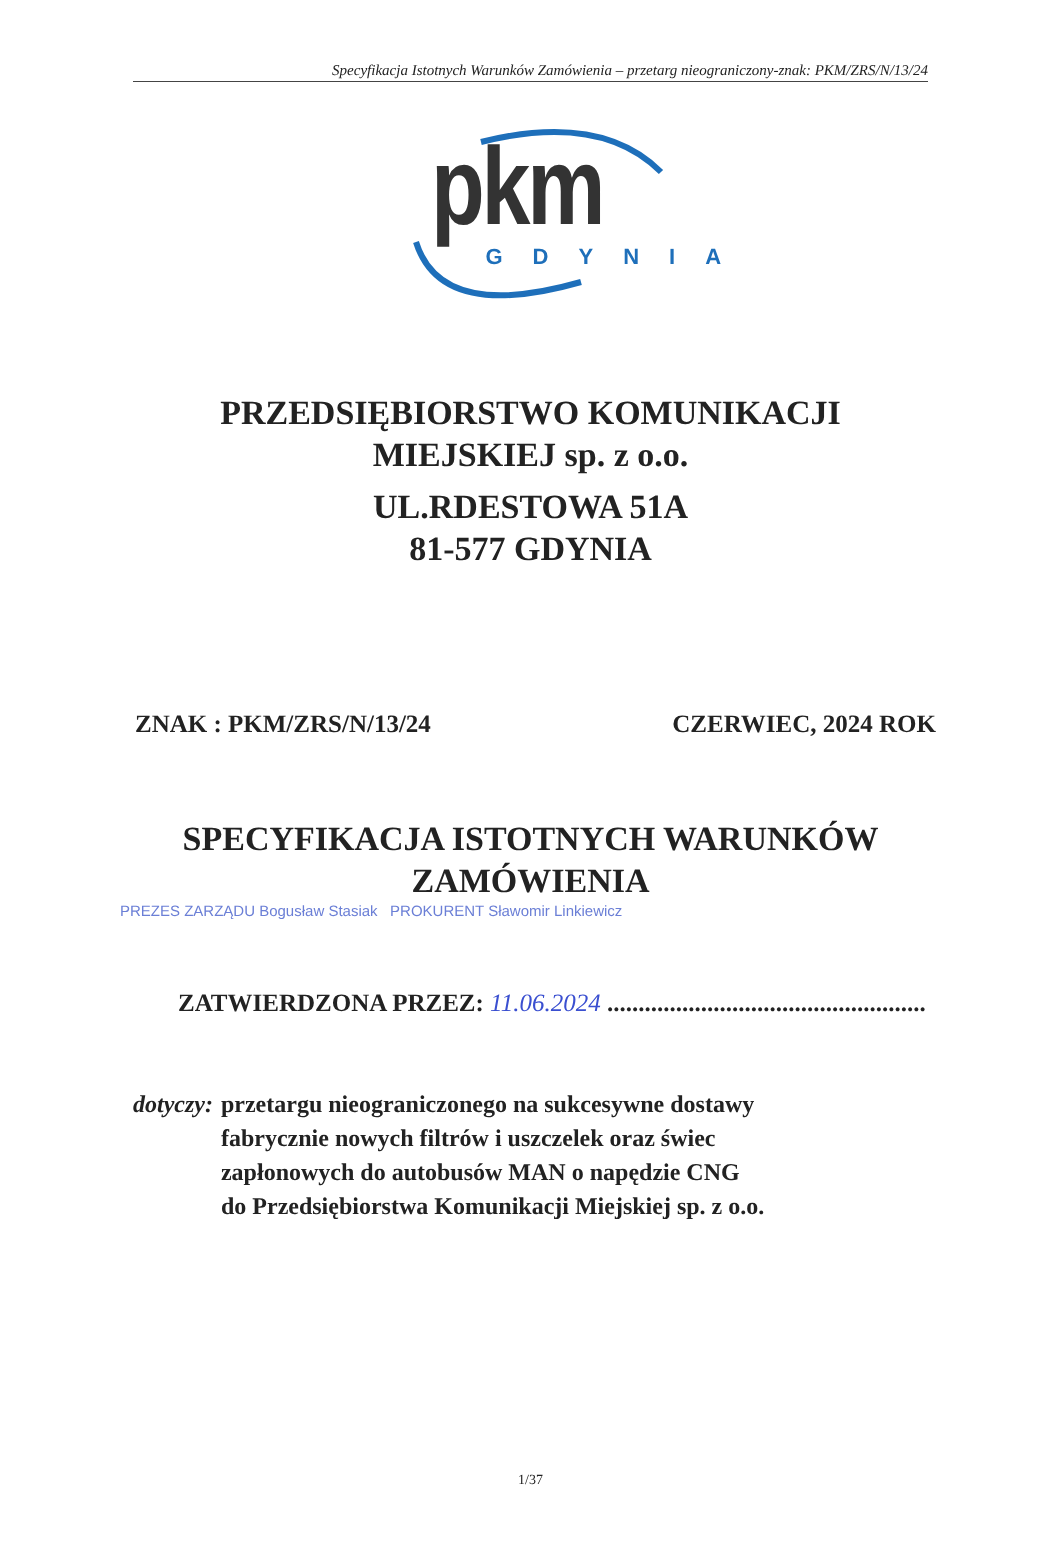Specyfikacja Istotnych Warunków Zamówienia – przetarg nieograniczony-znak: PKM/ZRS/N/13/24
pkm
GDYNIA
PRZEDSIĘBIORSTWO KOMUNIKACJI
MIEJSKIEJ sp. z o.o.
UL.RDESTOWA 51A
81-577 GDYNIA
ZNAK : PKM/ZRS/N/13/24 CZERWIEC, 2024 ROK
SPECYFIKACJA ISTOTNYCH WARUNKÓW
ZAMÓWIENIA
PREZES ZARZĄDU Bogusław Stasiak PROKURENT Sławomir Linkiewicz
ZATWIERDZONA PRZEZ: 11.06.2024 ...................................................
dotyczy: przetargu nieograniczonego na sukcesywne dostawy
fabrycznie nowych filtrów i uszczelek oraz świec
zapłonowych do autobusów MAN o napędzie CNG
do Przedsiębiorstwa Komunikacji Miejskiej sp. z o.o.
1/37